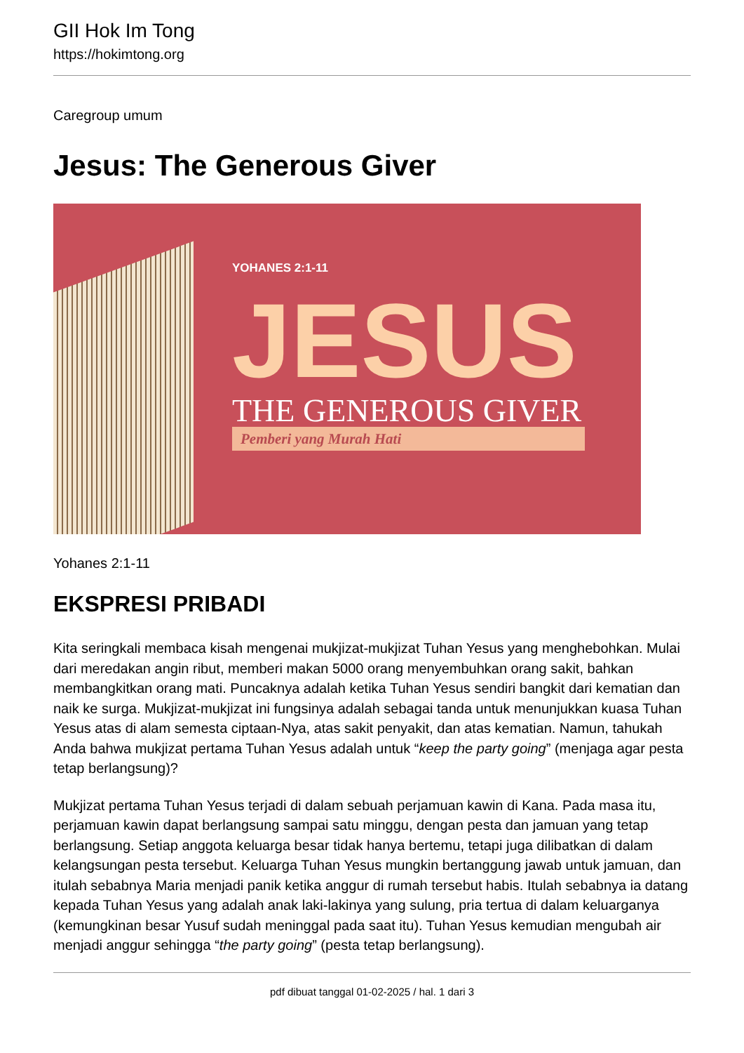GII Hok Im Tong
https://hokimtong.org
Caregroup umum
Jesus: The Generous Giver
YOHANES 2:1-11
JESUS THE GENEROUS GIVER
Pemberi yang Murah Hati
Yohanes 2:1-11
EKSPRESI PRIBADI
Kita seringkali membaca kisah mengenai mukjizat-mukjizat Tuhan Yesus yang menghebohkan. Mulai dari meredakan angin ribut, memberi makan 5000 orang menyembuhkan orang sakit, bahkan membangkitkan orang mati. Puncaknya adalah ketika Tuhan Yesus sendiri bangkit dari kematian dan naik ke surga. Mukjizat-mukjizat ini fungsinya adalah sebagai tanda untuk menunjukkan kuasa Tuhan Yesus atas di alam semesta ciptaan-Nya, atas sakit penyakit, dan atas kematian. Namun, tahukah Anda bahwa mukjizat pertama Tuhan Yesus adalah untuk “keep the party going” (menjaga agar pesta tetap berlangsung)?
Mukjizat pertama Tuhan Yesus terjadi di dalam sebuah perjamuan kawin di Kana. Pada masa itu, perjamuan kawin dapat berlangsung sampai satu minggu, dengan pesta dan jamuan yang tetap berlangsung. Setiap anggota keluarga besar tidak hanya bertemu, tetapi juga dilibatkan di dalam kelangsungan pesta tersebut. Keluarga Tuhan Yesus mungkin bertanggung jawab untuk jamuan, dan itulah sebabnya Maria menjadi panik ketika anggur di rumah tersebut habis. Itulah sebabnya ia datang kepada Tuhan Yesus yang adalah anak laki-lakinya yang sulung, pria tertua di dalam keluarganya (kemungkinan besar Yusuf sudah meninggal pada saat itu). Tuhan Yesus kemudian mengubah air menjadi anggur sehingga “the party going” (pesta tetap berlangsung).
pdf dibuat tanggal 01-02-2025 / hal. 1 dari 3